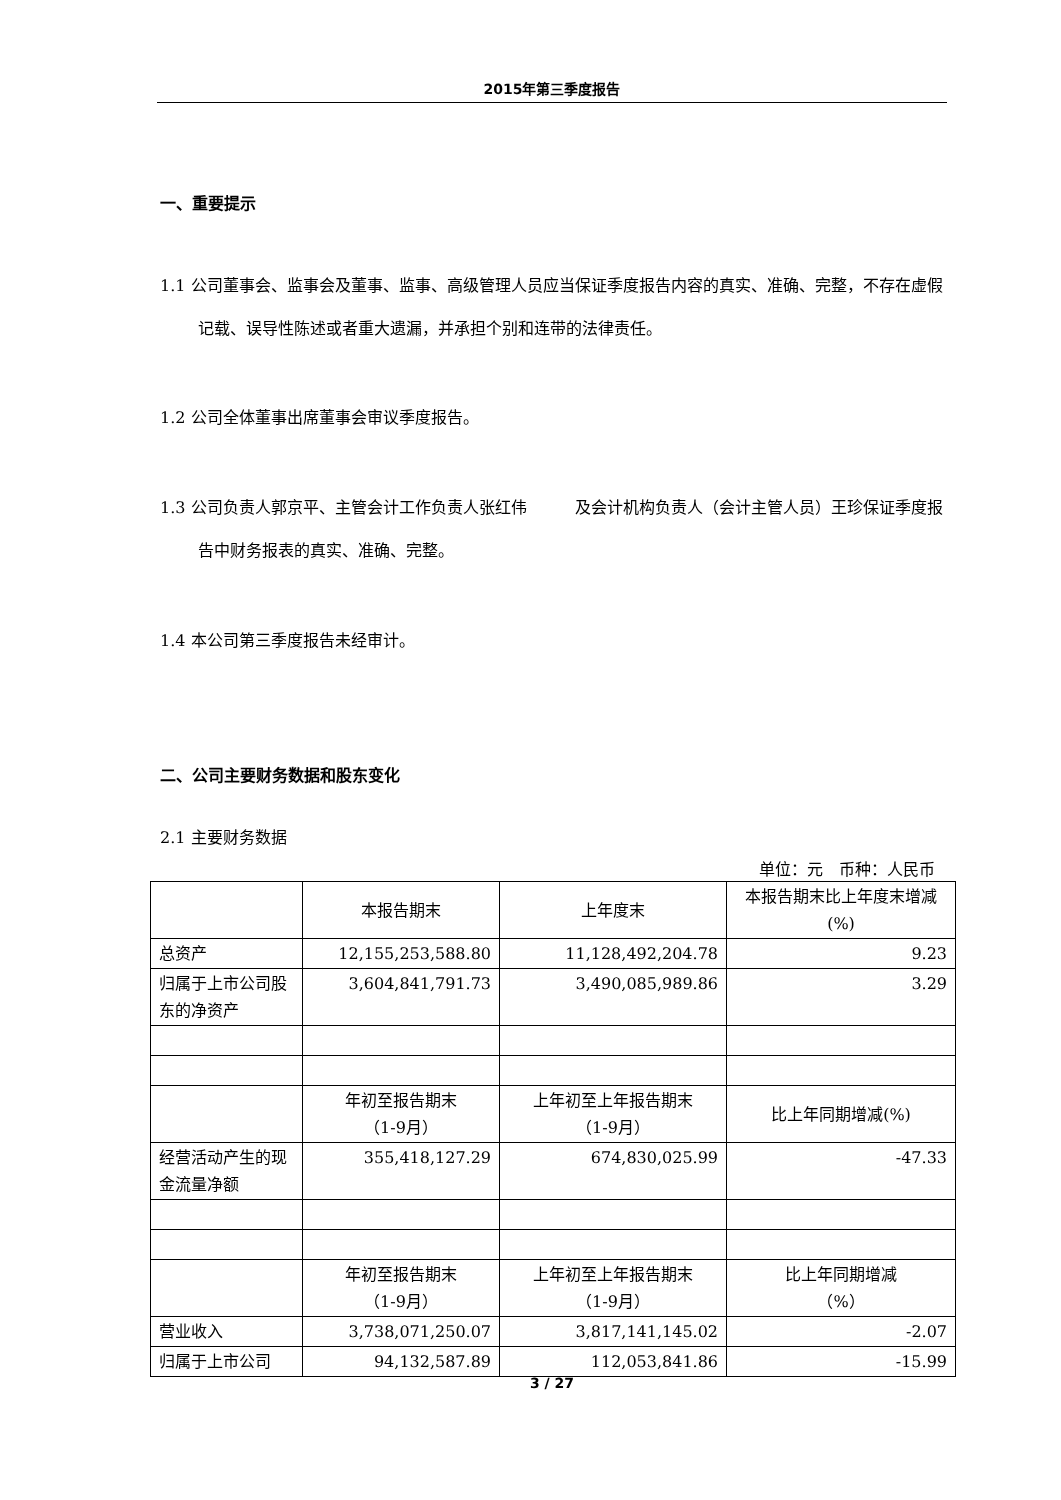2015年第三季度报告
一、重要提示
1.1 公司董事会、监事会及董事、监事、高级管理人员应当保证季度报告内容的真实、准确、完整，不存在虚假记载、误导性陈述或者重大遗漏，并承担个别和连带的法律责任。
1.2 公司全体董事出席董事会审议季度报告。
1.3 公司负责人郭京平、主管会计工作负责人张红伟　　　及会计机构负责人（会计主管人员）王珍保证季度报告中财务报表的真实、准确、完整。
1.4 本公司第三季度报告未经审计。
二、公司主要财务数据和股东变化
2.1 主要财务数据
单位：元　币种：人民币
| | 本报告期末 | 上年度末 | 本报告期末比上年度末增减(%) |
| 总资产 | 12,155,253,588.80 | 11,128,492,204.78 | 9.23 |
| 归属于上市公司股东的净资产 | 3,604,841,791.73 | 3,490,085,989.86 | 3.29 |
| | 年初至报告期末 （1-9月） | 上年初至上年报告期末 （1-9月） | 比上年同期增减(%) |
| 经营活动产生的现金流量净额 | 355,418,127.29 | 674,830,025.99 | -47.33 |
| | 年初至报告期末 （1-9月） | 上年初至上年报告期末 （1-9月） | 比上年同期增减 （%） |
| 营业收入 | 3,738,071,250.07 | 3,817,141,145.02 | -2.07 |
| 归属于上市公司 | 94,132,587.89 | 112,053,841.86 | -15.99 |
3 / 27